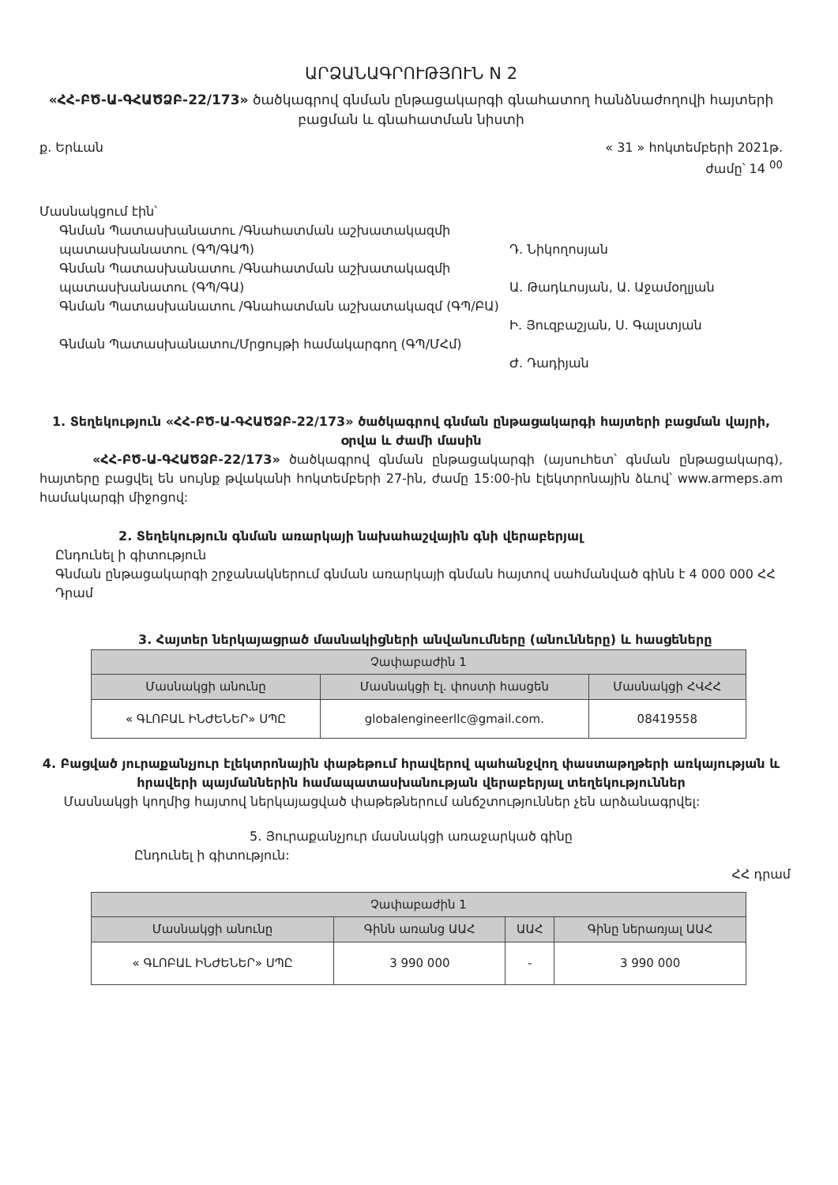ԱՐՁԱՆԱԳՐՈՒԹՅՈՒՆ N 2
«ՀՀ-ԲԾ-Ա-ԳՀԱԾՁԲ-22/173» ծածկագրով գնման ընթացակարգի գնահատող հանձնաժողովի հայտերի բացման և գնահատման նիստի
ք. Երևան « 31 » հոկտեմբերի 2021թ.
ժամը՝ 14 <sup>00</sup>
Մասնակցում էին՝
Գնման Պատասխանատու /Գնահատման աշխատակազմի պատասխանատու (ԳՊ/ԳԱՊ)
Դ. Նիկողոսյան
Գնման Պատասխանատու /Գնահատման աշխատակազմի պատասխանատու (ԳՊ/ԳԱ)
Ա. Թադևոսյան, Ա. Աջամօղլյան
Գնման Պատասխանատու /Գնահատման աշխատակազմ (ԳՊ/ԲԱ)
Ի. Յուզբաշյան, Ս. Գալստյան
Գնման Պատասխանատու/Մրցույթի համակարգող (ԳՊ/ՄՀմ)
Ժ. Դադիյան
1. Տեղեկություն «ՀՀ-ԲԾ-Ա-ԳՀԱԾՁԲ-22/173» ծածկագրով գնման ընթացակարգի հայտերի բացման վայրի, օրվա և ժամի մասին
«ՀՀ-ԲԾ-Ա-ԳՀԱԾՁԲ-22/173» ծածկագրով գնման ընթացակարգի (այսուհետ՝ գնման ընթացակարգ), հայտերը բացվել են սույնք թվականի հոկտեմբերի 27-ին, ժամը 15:00-ին էլեկտրոնային ձևով՝ www.armeps.am համակարգի միջոցով:
2. Տեղեկություն գնման առարկայի նախահաշվային գնի վերաբերյալ
Ընդունել ի գիտություն
Գնման ընթացակարգի շրջանակներում գնման առարկայի գնման հայտով սահմանված գինն է 4 000 000 ՀՀ Դրամ
3. Հայտեր ներկայացրած մասնակիցների անվանումները (անունները) և հասցեները
| Չափաբաժին 1 | | |
| --- | --- | --- |
| Մասնակցի անունը | Մասնակցի էլ. փոստի հասցեն | Մասնակցի ՀՎՀՀ |
| « ԳԼՈԲԱԼ ԻՆԺԵՆԵՐ» ՍՊԸ | globalengineerllc@gmail.com. | 08419558 |
4. Բացված յուրաքանչյուր էլեկտրոնային փաթեթում հրավերով պահանջվող փաստաթղթերի առկայության և հրավերի պայմաններին համապատասխանության վերաբերյալ տեղեկություններ
Մասնակցի կողմից հայտով ներկայացված փաթեթներում անճշտություններ չեն արձանագրվել:
5. Յուրաքանչյուր մասնակցի առաջարկած գինը
Ընդունել ի գիտություն:
ՀՀ դրամ
| Չափաբաժին 1 | | | |
| --- | --- | --- | --- |
| Մասնակցի անունը | Գինն առանց ԱԱՀ | ԱԱՀ | Գինը ներառյալ ԱԱՀ |
| « ԳԼՈԲԱԼ ԻՆԺԵՆԵՐ» ՍՊԸ | 3 990 000 | - | 3 990 000 |